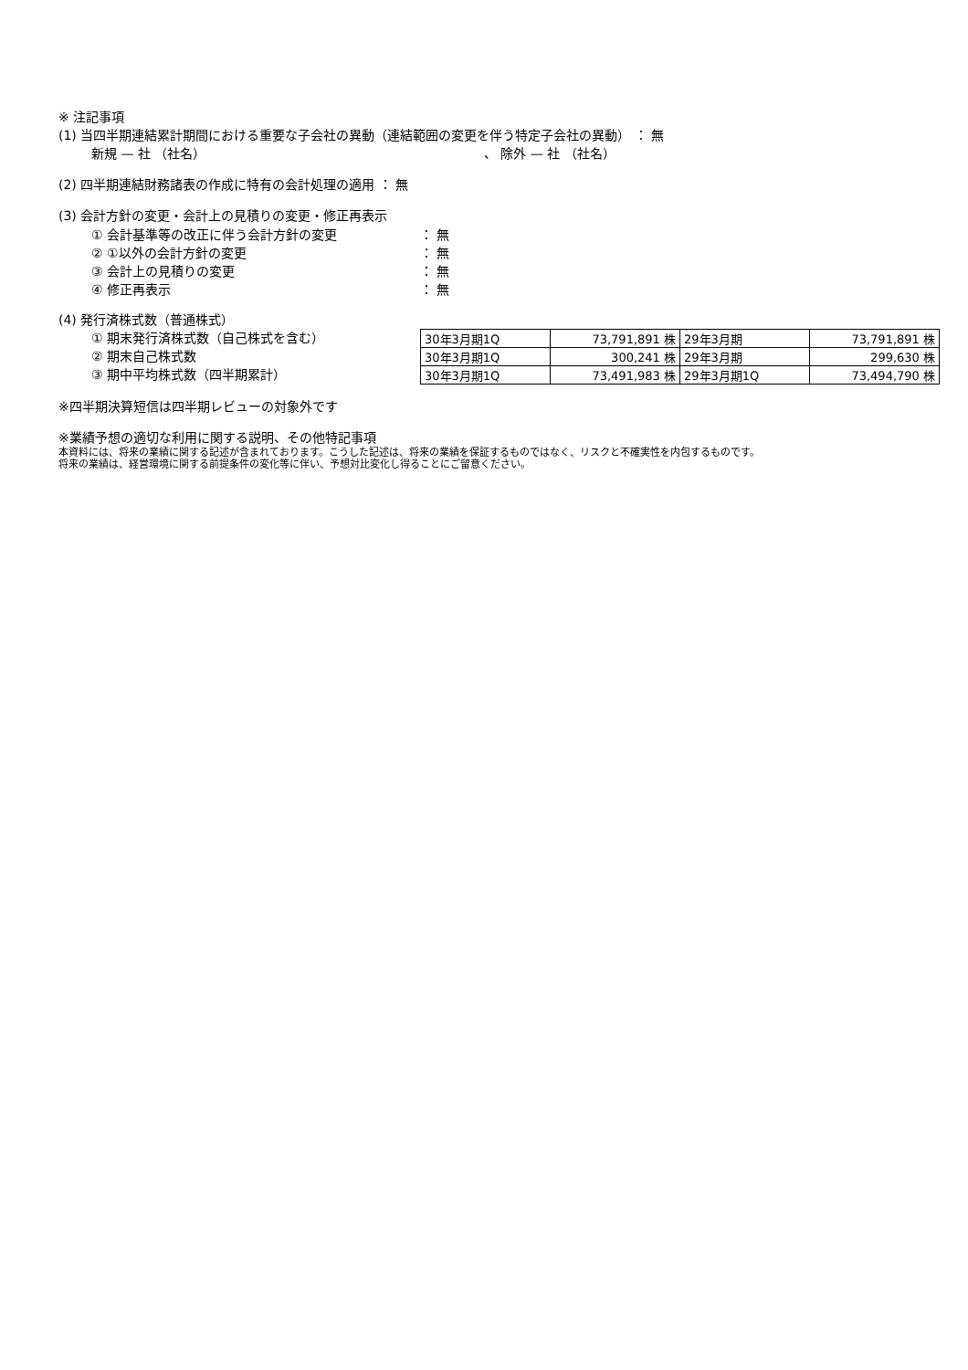※ 注記事項
(1) 当四半期連結累計期間における重要な子会社の異動（連結範囲の変更を伴う特定子会社の異動） ： 無
新規 — 社 （社名） 、 除外 — 社 （社名）
(2) 四半期連結財務諸表の作成に特有の会計処理の適用 ： 無
(3) 会計方針の変更・会計上の見積りの変更・修正再表示
① 会計基準等の改正に伴う会計方針の変更 ： 無
② ①以外の会計方針の変更 ： 無
③ 会計上の見積りの変更 ： 無
④ 修正再表示 ： 無
(4) 発行済株式数（普通株式）
① 期末発行済株式数（自己株式を含む）
② 期末自己株式数
③ 期中平均株式数（四半期累計）
| 30年3月期1Q | 73,791,891 株 | 29年3月期 | 73,791,891 株 |
| 30年3月期1Q | 300,241 株 | 29年3月期 | 299,630 株 |
| 30年3月期1Q | 73,491,983 株 | 29年3月期1Q | 73,494,790 株 |
※四半期決算短信は四半期レビューの対象外です
※業績予想の適切な利用に関する説明、その他特記事項
本資料には、将来の業績に関する記述が含まれております。こうした記述は、将来の業績を保証するものではなく、リスクと不確実性を内包するものです。
将来の業績は、経営環境に関する前提条件の変化等に伴い、予想対比変化し得ることにご留意ください。